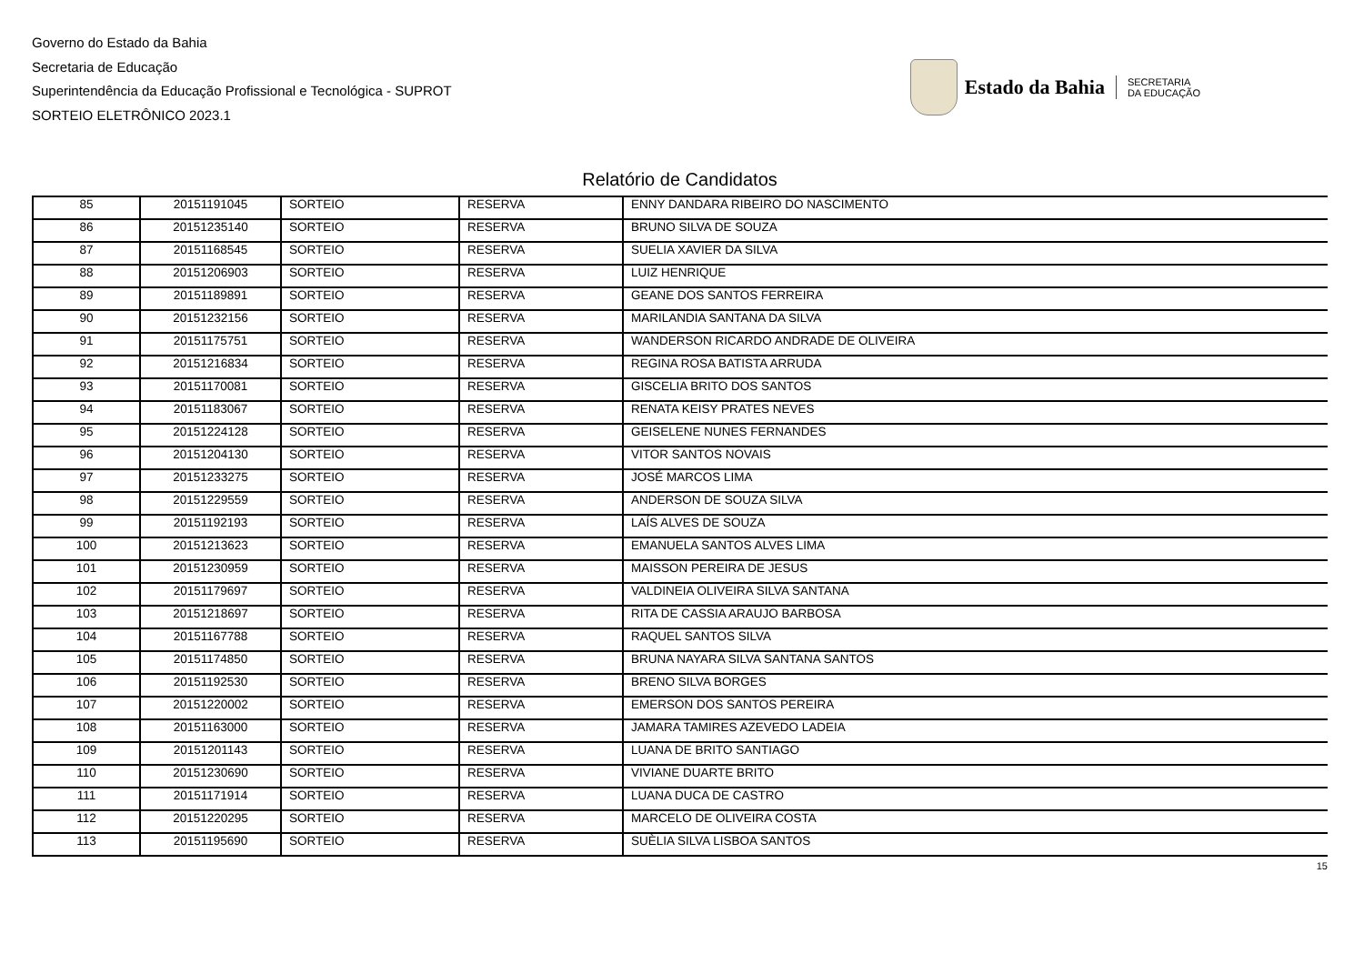Governo do Estado da Bahia
Secretaria de Educação
Superintendência da Educação Profissional e Tecnológica - SUPROT
SORTEIO ELETRÔNICO 2023.1
Estado da Bahia
SECRETARIA
DA EDUCAÇÃO
Relatório de Candidatos
| 85 | 20151191045 | SORTEIO | RESERVA | ENNY DANDARA RIBEIRO DO NASCIMENTO |
| 86 | 20151235140 | SORTEIO | RESERVA | BRUNO SILVA DE SOUZA |
| 87 | 20151168545 | SORTEIO | RESERVA | SUELIA XAVIER DA SILVA |
| 88 | 20151206903 | SORTEIO | RESERVA | LUIZ HENRIQUE |
| 89 | 20151189891 | SORTEIO | RESERVA | GEANE DOS SANTOS FERREIRA |
| 90 | 20151232156 | SORTEIO | RESERVA | MARILANDIA SANTANA DA SILVA |
| 91 | 20151175751 | SORTEIO | RESERVA | WANDERSON RICARDO ANDRADE DE OLIVEIRA |
| 92 | 20151216834 | SORTEIO | RESERVA | REGINA ROSA BATISTA ARRUDA |
| 93 | 20151170081 | SORTEIO | RESERVA | GISCELIA BRITO DOS SANTOS |
| 94 | 20151183067 | SORTEIO | RESERVA | RENATA KEISY PRATES NEVES |
| 95 | 20151224128 | SORTEIO | RESERVA | GEISELENE NUNES FERNANDES |
| 96 | 20151204130 | SORTEIO | RESERVA | VITOR SANTOS NOVAIS |
| 97 | 20151233275 | SORTEIO | RESERVA | JOSÉ MARCOS LIMA |
| 98 | 20151229559 | SORTEIO | RESERVA | ANDERSON DE SOUZA SILVA |
| 99 | 20151192193 | SORTEIO | RESERVA | LAÍS ALVES DE SOUZA |
| 100 | 20151213623 | SORTEIO | RESERVA | EMANUELA SANTOS ALVES LIMA |
| 101 | 20151230959 | SORTEIO | RESERVA | MAISSON PEREIRA DE JESUS |
| 102 | 20151179697 | SORTEIO | RESERVA | VALDINEIA OLIVEIRA SILVA SANTANA |
| 103 | 20151218697 | SORTEIO | RESERVA | RITA DE CASSIA ARAUJO BARBOSA |
| 104 | 20151167788 | SORTEIO | RESERVA | RAQUEL SANTOS SILVA |
| 105 | 20151174850 | SORTEIO | RESERVA | BRUNA NAYARA SILVA SANTANA SANTOS |
| 106 | 20151192530 | SORTEIO | RESERVA | BRENO SILVA BORGES |
| 107 | 20151220002 | SORTEIO | RESERVA | EMERSON DOS SANTOS PEREIRA |
| 108 | 20151163000 | SORTEIO | RESERVA | JAMARA TAMIRES AZEVEDO LADEIA |
| 109 | 20151201143 | SORTEIO | RESERVA | LUANA DE BRITO SANTIAGO |
| 110 | 20151230690 | SORTEIO | RESERVA | VIVIANE DUARTE BRITO |
| 111 | 20151171914 | SORTEIO | RESERVA | LUANA DUCA DE CASTRO |
| 112 | 20151220295 | SORTEIO | RESERVA | MARCELO DE OLIVEIRA COSTA |
| 113 | 20151195690 | SORTEIO | RESERVA | SUÈLIA SILVA LISBOA SANTOS |
15